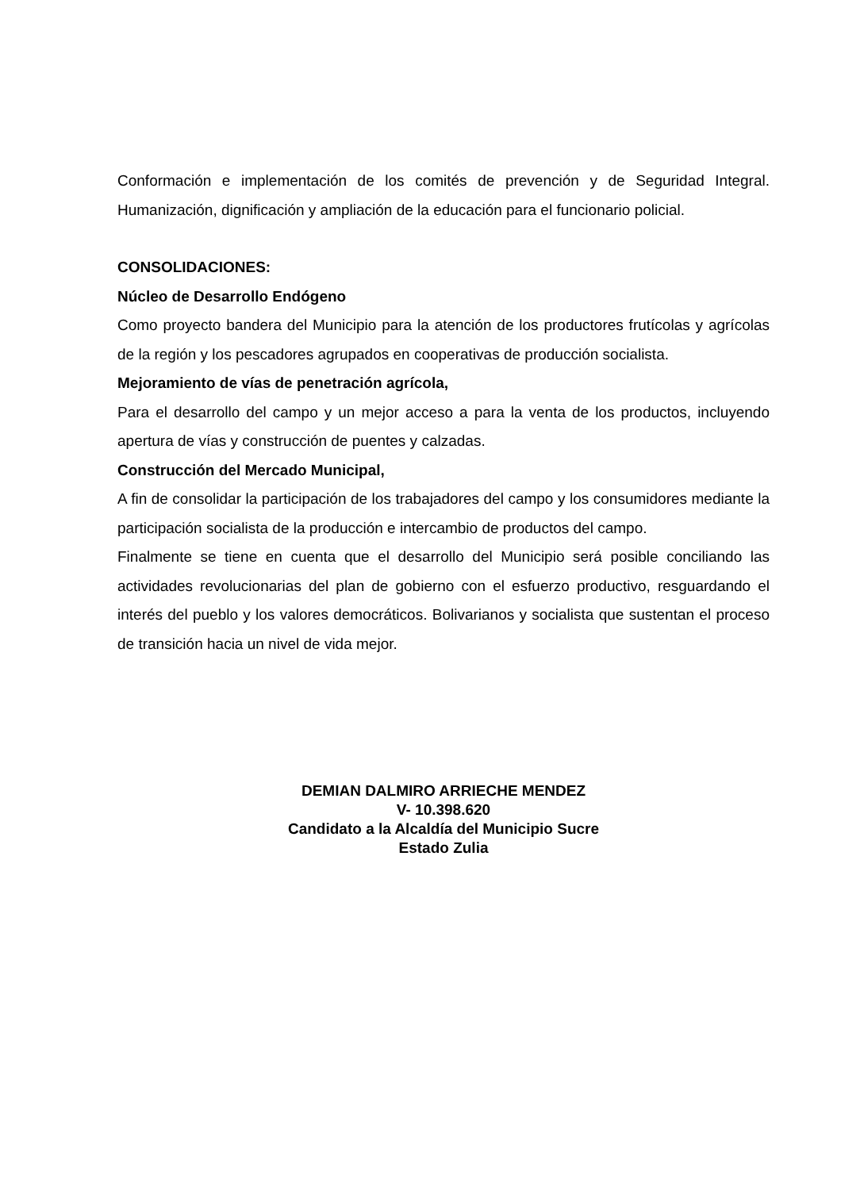Conformación e implementación de los comités de prevención y de Seguridad Integral. Humanización, dignificación y ampliación de la educación para el funcionario policial.
CONSOLIDACIONES:
Núcleo de Desarrollo Endógeno
Como proyecto bandera del Municipio para la atención de los productores frutícolas y agrícolas de la región y los pescadores agrupados en cooperativas de producción socialista.
Mejoramiento de vías de penetración agrícola,
Para el desarrollo del campo y un mejor acceso a para la venta de los productos, incluyendo apertura de vías y construcción de puentes y calzadas.
Construcción del Mercado Municipal,
A fin de consolidar la participación de los trabajadores del campo y los consumidores mediante la participación socialista de la producción e intercambio de productos del campo.
Finalmente se tiene en cuenta que el desarrollo del Municipio será posible conciliando las actividades revolucionarias del plan de gobierno con el esfuerzo productivo, resguardando el interés del pueblo y los valores democráticos. Bolivarianos y socialista que sustentan el proceso de transición hacia un nivel de vida mejor.
DEMIAN DALMIRO ARRIECHE MENDEZ
V- 10.398.620
Candidato a la Alcaldía del Municipio Sucre
Estado Zulia